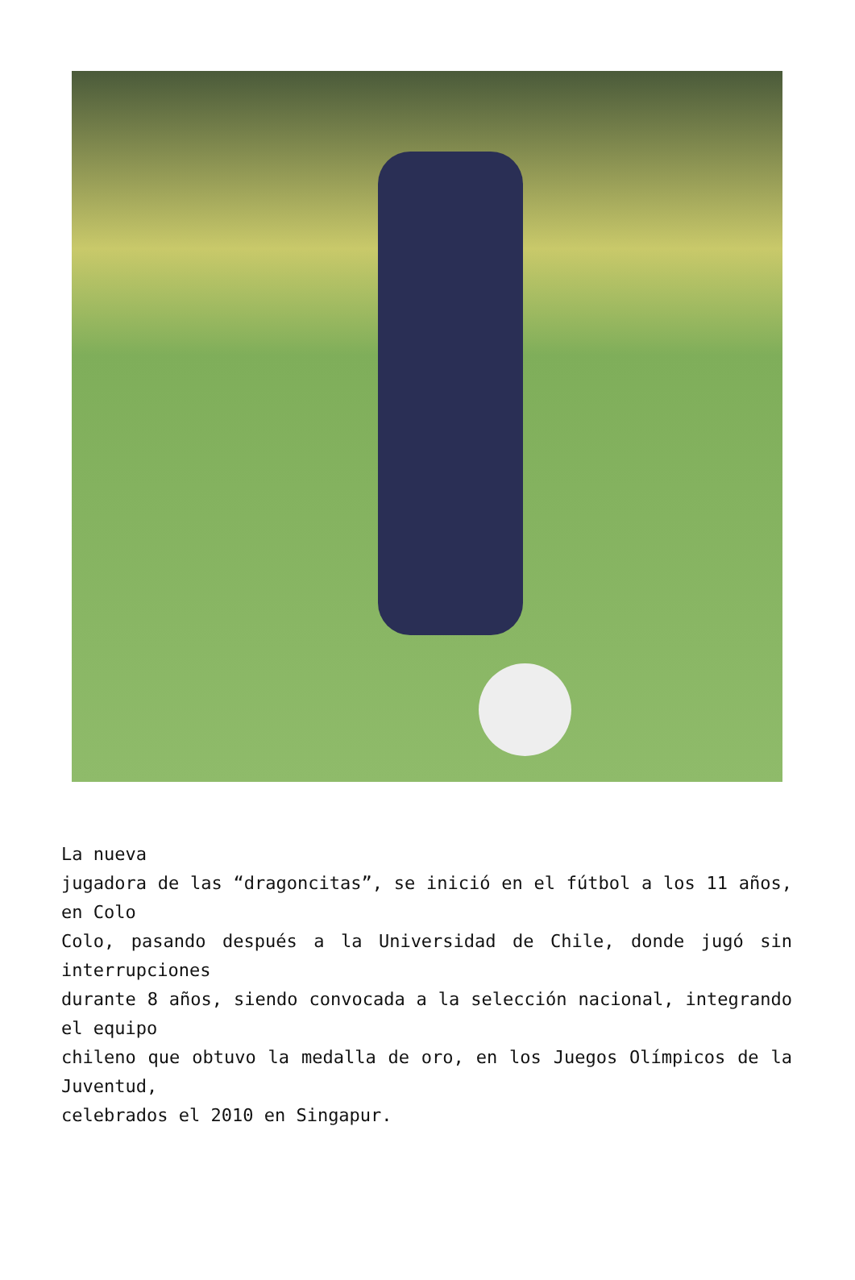La nueva
jugadora de las “dragoncitas”, se inició en el fútbol a los 11 años, en Colo
Colo, pasando después a la Universidad de Chile, donde jugó sin interrupciones
durante 8 años, siendo convocada a la selección nacional, integrando el equipo
chileno que obtuvo la medalla de oro, en los Juegos Olímpicos de la Juventud,
celebrados el 2010 en Singapur.